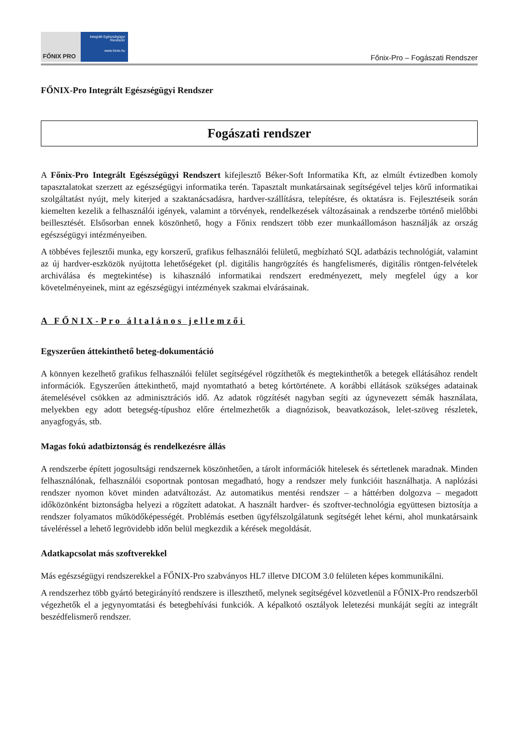FŐNIX PRO
Integrált Egészségügyi Rendszer
www.fonix.hu
Főnix-Pro – Fogászati Rendszer
FŐNIX-Pro Integrált Egészségügyi Rendszer
Fogászati rendszer
A Főnix-Pro Integrált Egészségügyi Rendszert kifejlesztő Béker-Soft Informatika Kft, az elmúlt évtizedben komoly tapasztalatokat szerzett az egészségügyi informatika terén. Tapasztalt munkatársainak segítségével teljes körű informatikai szolgáltatást nyújt, mely kiterjed a szaktanácsadásra, hardver-szállításra, telepítésre, és oktatásra is. Fejlesztéseik során kiemelten kezelik a felhasználói igények, valamint a törvények, rendelkezések változásainak a rendszerbe történő mielőbbi beillesztését. Elsősorban ennek köszönhető, hogy a Főnix rendszert több ezer munkaállomáson használják az ország egészségügyi intézményeiben.
A többéves fejlesztői munka, egy korszerű, grafikus felhasználói felületű, megbízható SQL adatbázis technológiát, valamint az új hardver-eszközök nyújtotta lehetőségeket (pl. digitális hangrögzítés és hangfelismerés, digitális röntgen-felvételek archiválása és megtekintése) is kihasználó informatikai rendszert eredményezett, mely megfelel úgy a kor követelményeinek, mint az egészségügyi intézmények szakmai elvárásainak.
A FŐNIX-Pro általános jellemzői
Egyszerűen áttekinthető beteg-dokumentáció
A könnyen kezelhető grafikus felhasználói felület segítségével rögzíthetők és megtekinthetők a betegek ellátásához rendelt információk. Egyszerűen áttekinthető, majd nyomtatható a beteg kórtörténete. A korábbi ellátások szükséges adatainak átemelésével csökken az adminisztrációs idő. Az adatok rögzítését nagyban segíti az úgynevezett sémák használata, melyekben egy adott betegség-típushoz előre értelmezhetők a diagnózisok, beavatkozások, lelet-szöveg részletek, anyagfogyás, stb.
Magas fokú adatbiztonság és rendelkezésre állás
A rendszerbe épített jogosultsági rendszernek köszönhetően, a tárolt információk hitelesek és sértetlenek maradnak. Minden felhasználónak, felhasználói csoportnak pontosan megadható, hogy a rendszer mely funkcióit használhatja. A naplózási rendszer nyomon követ minden adatváltozást. Az automatikus mentési rendszer – a háttérben dolgozva – megadott időközönként biztonságba helyezi a rögzített adatokat. A használt hardver- és szoftver-technológia együttesen biztosítja a rendszer folyamatos működőképességét. Problémás esetben ügyfélszolgálatunk segítségét lehet kérni, ahol munkatársaink táveléréssel a lehető legrövidebb időn belül megkezdik a kérések megoldását.
Adatkapcsolat más szoftverekkel
Más egészségügyi rendszerekkel a FŐNIX-Pro szabványos HL7 illetve DICOM 3.0 felületen képes kommunikálni.
A rendszerhez több gyártó betegirányító rendszere is illeszthető, melynek segítségével közvetlenül a FŐNIX-Pro rendszerből végezhetők el a jegynyomtatási és betegbehívási funkciók. A képalkotó osztályok leletezési munkáját segíti az integrált beszédfelismerő rendszer.